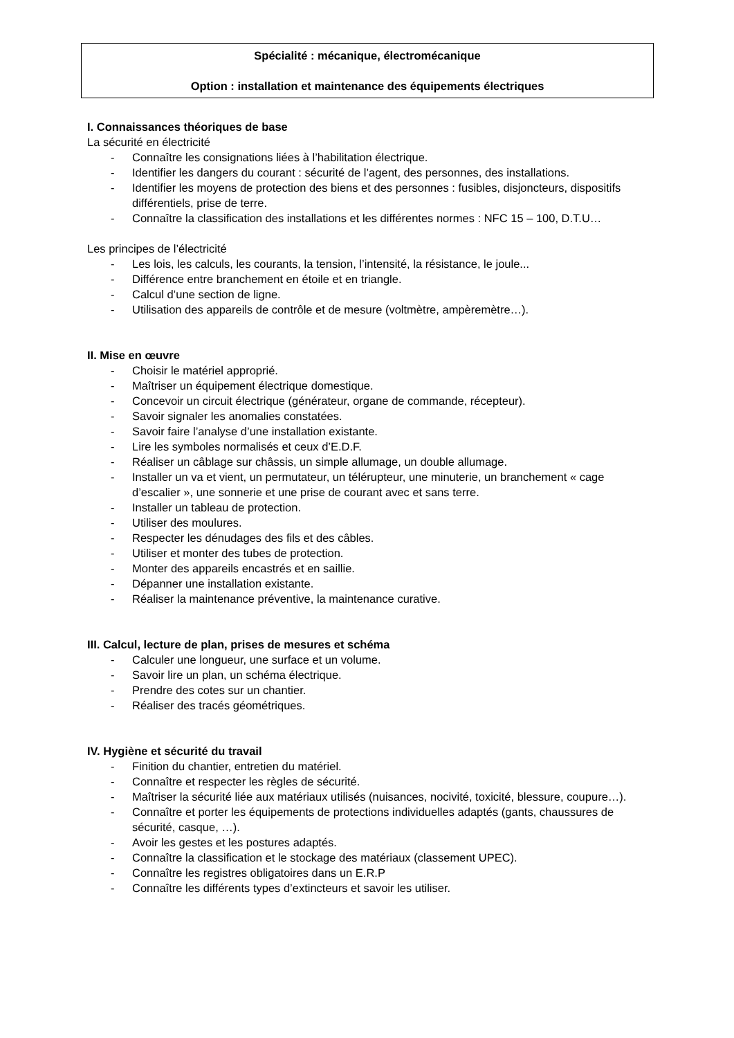Spécialité : mécanique, électromécanique
Option : installation et maintenance des équipements électriques
I. Connaissances théoriques de base
La sécurité en électricité
- Connaître les consignations liées à l’habilitation électrique.
- Identifier les dangers du courant : sécurité de l’agent, des personnes, des installations.
- Identifier les moyens de protection des biens et des personnes : fusibles, disjoncteurs, dispositifs différentiels, prise de terre.
- Connaître la classification des installations et les différentes normes : NFC 15 – 100, D.T.U…
Les principes de l’électricité
- Les lois, les calculs, les courants, la tension, l’intensité, la résistance, le joule...
- Différence entre branchement en étoile et en triangle.
- Calcul d’une section de ligne.
- Utilisation des appareils de contrôle et de mesure (voltmètre, ampèremètre…).
II. Mise en œuvre
- Choisir le matériel approprié.
- Maîtriser un équipement électrique domestique.
- Concevoir un circuit électrique (générateur, organe de commande, récepteur).
- Savoir signaler les anomalies constatées.
- Savoir faire l’analyse d’une installation existante.
- Lire les symboles normalisés et ceux d’E.D.F.
- Réaliser un câblage sur châssis, un simple allumage, un double allumage.
- Installer un va et vient, un permutateur, un télérupteur, une minuterie, un branchement « cage d’escalier », une sonnerie et une prise de courant avec et sans terre.
- Installer un tableau de protection.
- Utiliser des moulures.
- Respecter les dénudages des fils et des câbles.
- Utiliser et monter des tubes de protection.
- Monter des appareils encastrés et en saillie.
- Dépanner une installation existante.
- Réaliser la maintenance préventive, la maintenance curative.
III. Calcul, lecture de plan, prises de mesures et schéma
- Calculer une longueur, une surface et un volume.
- Savoir lire un plan, un schéma électrique.
- Prendre des cotes sur un chantier.
- Réaliser des tracés géométriques.
IV. Hygiène et sécurité du travail
- Finition du chantier, entretien du matériel.
- Connaître et respecter les règles de sécurité.
- Maîtriser la sécurité liée aux matériaux utilisés (nuisances, nocivité, toxicité, blessure, coupure…).
- Connaître et porter les équipements de protections individuelles adaptés (gants, chaussures de sécurité, casque, …).
- Avoir les gestes et les postures adaptés.
- Connaître la classification et le stockage des matériaux (classement UPEC).
- Connaître les registres obligatoires dans un E.R.P
- Connaître les différents types d’extincteurs et savoir les utiliser.